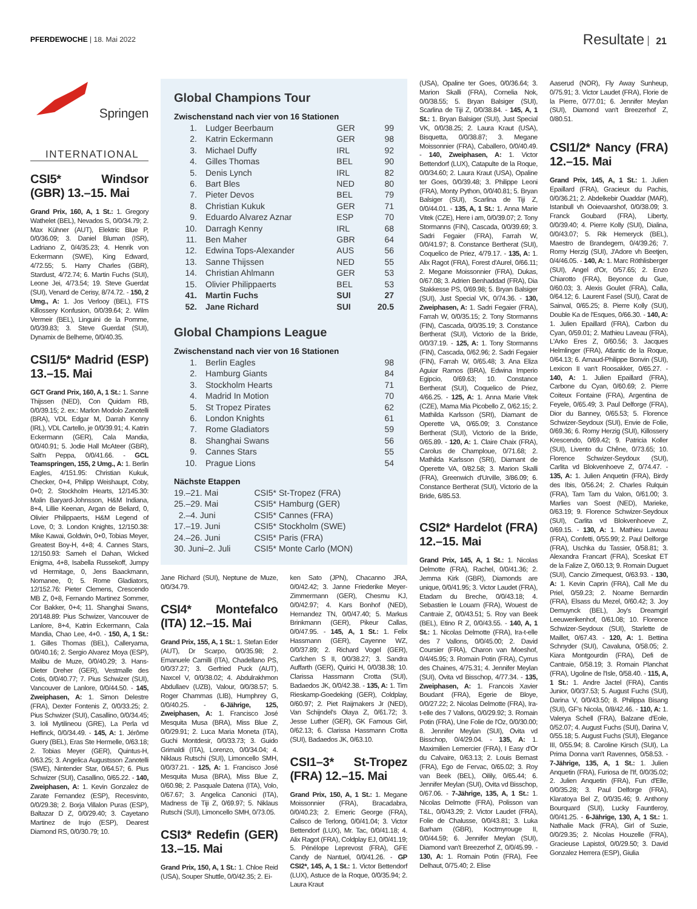PFERDEWOCHE | 18. Mai 2022
Resultate 21
Springen
INTERNATIONAL
CSI5* Windsor (GBR) 13.–15. Mai
Grand Prix, 160, A, 1 St.: 1. Gregory Wathelet (BEL), Nevados S, 0/0/34.79; 2. Max Kühner (AUT), Elektric Blue P, 0/0/36.09; 3. Daniel Bluman (ISR), Ladriano Z, 0/4/35.23; 4. Henrik von Eckermann (SWE), King Edward, 4/72.55; 5. Harry Charles (GBR), Stardust, 4/72.74; 6. Martin Fuchs (SUI), Leone Jei, 4/73.54; 19. Steve Guerdat (SUI), Venard de Cerisy, 8/74.72. - 150, 2 Umg., A: 1. Jos Verlooy (BEL), FTS Killossery Konfusion, 0/0/39.64; 2. Wilm Vermeir (BEL), Linguini de la Pomme, 0/0/39.83; 3. Steve Guerdat (SUI), Dynamix de Belheme, 0/0/40.35.
CSI1/5* Madrid (ESP) 13.–15. Mai
GCT Grand Prix, 160, A, 1 St.: 1. Sanne Thijssen (NED), Con Quidam RB, 0/0/39.15; 2. ex.: Marlon Modolo Zanotelli (BRA), VDL Edgar M, Darrah Kenny (IRL), VDL Cartello, je 0/0/39.91; 4. Katrin Eckermann (GER), Cala Mandia, 0/0/40.91; 5. Jodie Hall McAteer (GBR), Salt'n Peppa, 0/0/41.66. - GCL Teamspringen, 155, 2 Umg., A: 1. Berlin Eagles, 4/151.95: Christian Kukuk, Checker, 0+4, Philipp Weishaupt, Coby, 0+0; 2. Stockholm Hearts, 12/145.30: Malin Baryard-Johnsson, H&M Indiana, 8+4, Lillie Keenan, Argan de Beliard, 0, Olivier Philippaerts, H&M Legend of Love, 0; 3. London Knights, 12/150.38: Mike Kawai, Goldwin, 0+0, Tobias Meyer, Greatest Boy-H, 4+8; 4. Cannes Stars, 12/150.93: Sameh el Dahan, Wicked Enigma, 4+8, Isabella Russekoff, Jumpy vd Hermitage, 0, Jens Baackmann, Nomanee, 0; 5. Rome Gladiators, 12/152.76: Pieter Clemens, Crescendo MB Z, 0+8, Fernando Martinez Sommer, Cor Bakker, 0+4; 11. Shanghai Swans, 20/148.89: Pius Schwizer, Vancouver de Lanlore, 8+4, Katrin Eckermann, Cala Mandia, Chao Lee, 4+0. - 150, A, 1 St.: 1. Gilles Thomas (BEL), Calleryama, 0/0/40.16; 2. Sergio Alvarez Moya (ESP), Malibu de Muze, 0/0/40.29; 3. Hans-Dieter Dreher (GER), Vestmalle des Cotis, 0/0/40.77; 7. Pius Schwizer (SUI), Vancouver de Lanlore, 0/0/44.50. - 145, Zweiphasen, A: 1. Simon Delestre (FRA), Dexter Fontenis Z, 0/0/33.25; 2. Pius Schwizer (SUI), Casallino, 0/0/34.45; 3. Ioli Mytilineou (GRE), La Perla vd Heffinck, 0/0/34.49. - 145, A: 1. Jérôme Guery (BEL), Eras Ste Hermelle, 0/63.18; 2. Tobias Meyer (GER), Quintus-H, 0/63.25; 3. Angelica Augustsson Zanotelli (SWE), Nintender Star, 0/64.57; 6. Pius Schwizer (SUI), Casallino, 0/65.22. - 140, Zweiphasen, A: 1. Kevin Gonzalez de Zarate Fernandez (ESP), Recesvinto, 0/0/29.38; 2. Borja Villalon Puras (ESP), Baltazar D Z, 0/0/29.40; 3. Cayetano Martinez de Irujo (ESP), Dearest Diamond RS, 0/0/30.79; 10.
Global Champions Tour
Zwischenstand nach vier von 16 Stationen
| 1. | Ludger Beerbaum | GER | 99 |
| 2. | Katrin Eckermann | GER | 98 |
| 3. | Michael Duffy | IRL | 92 |
| 4. | Gilles Thomas | BEL | 90 |
| 5. | Denis Lynch | IRL | 82 |
| 6. | Bart Bles | NED | 80 |
| 7. | Pieter Devos | BEL | 79 |
| 8. | Christian Kukuk | GER | 71 |
| 9. | Eduardo Alvarez Aznar | ESP | 70 |
| 10. | Darragh Kenny | IRL | 68 |
| 11. | Ben Maher | GBR | 64 |
| 12. | Edwina Tops-Alexander | AUS | 56 |
| 13. | Sanne Thijssen | NED | 55 |
| 14. | Christian Ahlmann | GER | 53 |
| 15. | Olivier Philippaerts | BEL | 53 |
| 41. | Martin Fuchs | SUI | 27 |
| 52. | Jane Richard | SUI | 20.5 |
Global Champions League
Zwischenstand nach vier von 16 Stationen
| 1. | Berlin Eagles | 98 |
| 2. | Hamburg Giants | 84 |
| 3. | Stockholm Hearts | 71 |
| 4. | Madrid In Motion | 70 |
| 5. | St Tropez Pirates | 62 |
| 6. | London Knights | 61 |
| 7. | Rome Gladiators | 59 |
| 8. | Shanghai Swans | 56 |
| 9. | Cannes Stars | 55 |
| 10. | Prague Lions | 54 |
Nächste Etappen
| 19.–21. Mai | CSI5* St-Tropez (FRA) |
| 25.–29. Mai | CSI5* Hamburg (GER) |
| 2.–4. Juni | CSI5* Cannes (FRA) |
| 17.–19. Juni | CSI5* Stockholm (SWE) |
| 24.–26. Juni | CSI5* Paris (FRA) |
| 30. Juni–2. Juli | CSI5* Monte Carlo (MON) |
Jane Richard (SUI), Neptune de Muze, 0/0/34.79.
CSI4* Montefalco (ITA) 12.–15. Mai
Grand Prix, 155, A, 1 St.: 1. Stefan Eder (AUT), Dr Scarpo, 0/0/35.98; 2. Emanuele Camilli (ITA), Chadellano PS, 0/0/37.27; 3. Gerfried Puck (AUT), Naxcel V, 0/0/38.02; 4. Abdulrakhmon Abdullaev (UZB), Valour, 0/0/38.57; 5. Roger Chammas (LIB), Humphrey G, 0/0/40.25. - 6-Jährige, 125, Zweiphasen, A: 1. Francisco José Mesquita Musa (BRA), Miss Blue Z, 0/0/29.91; 2. Luca Maria Moneta (ITA), Guchi Montdesir, 0/0/33.73; 3. Guido Grimaldi (ITA), Lorenzo, 0/0/34.04; 4. Niklaus Rutschi (SUI), Limoncello SMH, 0/0/37.21. - 125, A: 1. Francisco José Mesquita Musa (BRA), Miss Blue Z, 0/60.98; 2. Pasquale Datena (ITA), Volo, 0/67.67; 3. Angelica Canonici (ITA), Madness de Tiji Z, 0/69.97; 5. Niklaus Rutschi (SUI), Limoncello SMH, 0/73.05.
CSI3* Redefin (GER) 13.–15. Mai
Grand Prix, 150, A, 1 St.: 1. Chloe Reid (USA), Souper Shuttle, 0/0/42.35; 2. Ei-
ken Sato (JPN), Chacanno JRA, 0/0/42.42; 3. Janne Friederike Meyer-Zimmermann (GER), Chesmu KJ, 0/0/42.97; 4. Kars Bonhof (NED), Hernandez TN, 0/0/47.40; 5. Markus Brinkmann (GER), Pikeur Callas, 0/0/47.95. - 145, A, 1 St.: 1. Felix Hassmann (GER), Cayenne WZ, 0/0/37.89; 2. Richard Vogel (GER), Carlchen S II, 0/0/38.27; 3. Sandra Auffarth (GER), Quirici H, 0/0/38.38; 10. Clarissa Hassmann Crotta (SUI), Badaedos JK, 0/0/42.38. - 135, A: 1. Tim Rieskamp-Goedeking (GER), Coldplay, 0/60.97; 2. Piet Raijmakers Jr (NED), Van Schijndel's Olaya Z, 0/61.72; 3. Jesse Luther (GER), GK Famous Girl, 0/62.13; 6. Clarissa Hassmann Crotta (SUI), Badaedos JK, 0/63.10.
CSI1–3* St-Tropez (FRA) 12.–15. Mai
Grand Prix, 150, A, 1 St.: 1. Megane Moissonnier (FRA), Bracadabra, 0/0/40.23; 2. Emeric George (FRA), Calisco de Terlong, 0/0/41.04; 3. Victor Bettendorf (LUX), Mr. Tac, 0/0/41.18; 4. Alix Ragot (FRA), Coldplay EJ, 0/0/41.19; 5. Pénélope Leprevost (FRA), GFE Candy de Nantuel, 0/0/41.26. - GP CSI2*, 145, A, 1 St.: 1. Victor Bettendorf (LUX), Astuce de la Roque, 0/0/35.94; 2. Laura Kraut
(USA), Opaline ter Goes, 0/0/36.64; 3. Marion Skalli (FRA), Cornelia Nok, 0/0/38.55; 5. Bryan Balsiger (SUI), Scarlina de Tiji Z, 0/0/38.84. - 145, A, 1 St.: 1. Bryan Balsiger (SUI), Just Special VK, 0/0/38.25; 2. Laura Kraut (USA), Bisquetta, 0/0/38.87; 3. Megane Moissonnier (FRA), Caballero, 0/0/40.49. - 140, Zweiphasen, A: 1. Victor Bettendorf (LUX), Catapulte de la Roque, 0/0/34.60; 2. Laura Kraut (USA), Opaline ter Goes, 0/0/39.48; 3. Philippe Leoni (FRA), Monty Python, 0/0/40.81; 5. Bryan Balsiger (SUI), Scarlina de Tiji Z, 0/0/44.01. - 135, A, 1 St.: 1. Anna Marie Vitek (CZE), Here i am, 0/0/39.07; 2. Tony Stormanns (FIN), Cascada, 0/0/39.69; 3. Sadri Fegaier (FRA), Farrah W, 0/0/41.97; 8. Constance Bertherat (SUI), Coquelico de Priez, 4/79.17. - 135, A: 1. Alix Ragot (FRA), Forest d'Aurel, 0/66.11; 2. Megane Moissonnier (FRA), Dukas, 0/67.08; 3. Adrien Benhaddad (FRA), Dia Stakkesse PS, 0/69.98; 5. Bryan Balsiger (SUI), Just Special VK, 0/74.36. - 130, Zweiphasen, A: 1. Sadri Fegaier (FRA), Farrah W, 0/0/35.15; 2. Tony Stormanns (FIN), Cascada, 0/0/35.19; 3. Constance Bertherat (SUI), Victorio de la Bride, 0/0/37.19. - 125, A: 1. Tony Stormanns (FIN), Cascada, 0/62.96; 2. Sadri Fegaier (FIN), Farrah W, 0/65.48; 3. Ana Eliza Aguiar Ramos (BRA), Edwina Imperio Egipcio, 0/69.63; 10. Constance Bertherat (SUI), Coquelico de Priez, 4/66.25. - 125, A: 1. Anna Marie Vitek (CZE), Mama Mia Picobello Z, 0/62.15; 2. Mathilda Karlsson (SRI), Diamant de Operette VA, 0/65.09; 3. Constance Bertherat (SUI), Victorio de la Bride, 0/65.89. - 120, A: 1. Claire Chaix (FRA), Carolus de Champloue, 0/71.68; 2. Mathilda Karlsson (SRI), Diamant de Operette VA, 0/82.58; 3. Marion Skalli (FRA), Greenwich d'Urville, 3/86.09; 6. Constance Bertherat (SUI), Victorio de la Bride, 6/85.53.
CSI2* Hardelot (FRA) 12.–15. Mai
Grand Prix, 145, A, 1 St.: 1. Nicolas Delmotte (FRA), Rachel, 0/0/41.36; 2. Jemma Kirk (GBR), Diamonds are unique, 0/0/41.95; 3. Victor Laudet (FRA), Etadam du Breche, 0/0/43.18; 4. Sebastien le Louarn (FRA), Wouest de Cantraie Z, 0/0/43.51; 5. Roy van Beek (BEL), Etino R Z, 0/0/43.55. - 140, A, 1 St.: 1. Nicolas Delmotte (FRA), Ira-t-elle des 7 Vallons, 0/0/45.00; 2. David Coursier (FRA), Charon van Moeshof, 0/4/45.95; 3. Romain Potin (FRA), Cyrrus des Chaines, 4/75.31; 4. Jennifer Meylan (SUI), Ovita vd Bisschop, 4/77.34. - 135, Zweiphasen, A: 1. Francois Xavier Boudant (FRA), Egerie de Bloye, 0/0/27.22; 2. Nicolas Delmotte (FRA), Ira-t-elle des 7 Vallons, 0/0/29.92; 3. Romain Potin (FRA), Une Folie de l'Oz, 0/0/30.00; 8. Jennifer Meylan (SUI), Ovita vd Bisschop, 0/4/29.04. - 135, A: 1. Maximilien Lemercier (FRA), I Easy d'Or du Calvaire, 0/63.13; 2. Louis Bernast (FRA), Ego de Fervac, 0/65.02; 3. Roy van Beek (BEL), Oilily, 0/65.44; 6. Jennifer Meylan (SUI), Ovita vd Bisschop, 0/67.06. - 7-Jährige, 135, A, 1 St.: 1. Nicolas Delmotte (FRA), Polisson van T&L, 0/0/43.29; 2. Victor Laudet (FRA), Folie de Chalusse, 0/0/43.81; 3. Luka Barham (GBR), Koctmyrouge II, 0/0/44.59; 6. Jennifer Meylan (SUI), Diamond van't Breezerhof Z, 0/0/45.99. - 130, A: 1. Romain Potin (FRA), Fee Delhaut, 0/75.40; 2. Elise
Aaserud (NOR), Fly Away Sunheup, 0/75.91; 3. Victor Laudet (FRA), Florie de la Pierre, 0/77.01; 6. Jennifer Meylan (SUI), Diamond van't Breezerhof Z, 0/80.51.
CSI1/2* Nancy (FRA) 12.–15. Mai
Grand Prix, 145, A, 1 St.: 1. Julien Epaillard (FRA), Gracieux du Pachis, 0/0/36.21; 2. Abdelkebir Ouaddar (MAR), Istanbull vh Ooievaarshof, 0/0/38.09; 3. Franck Goubard (FRA), Liberty, 0/0/39.40; 4. Pierre Kolly (SUI), Dialina, 0/0/43.07; 5. Rik Hemeryck (BEL), Maestro de Brandegem, 0/4/39.26; 7. Romy Herzig (SUI), J'Adore vh Beetjen, 0/4/46.05. - 140, A: 1. Marc Röthlisberger (SUI), Angel d'Or, 0/57.65; 2. Enzo Chiarotto (FRA), Beyonce du Gue, 0/60.03; 3. Alexis Goulet (FRA), Calla, 0/64.12; 6. Laurent Fasel (SUI), Carat de Sainval, 0/65.25; 8. Pierre Kolly (SUI), Double Ka de l'Esques, 0/66.30. - 140, A: 1. Julien Epaillard (FRA), Carbon du Cyan, 0/59.01; 2. Mathieu Laveau (FRA), L'Arko Eres Z, 0/60.56; 3. Jacques Helmlinger (FRA), Atlantic de la Roque, 0/64.13; 6. Arnaud-Philippe Bonvin (SUI), Lexicon II van't Roosakker, 0/65.27. - 140, A: 1. Julien Epaillard (FRA), Carbone du Cyan, 0/60.69; 2. Pierre Coiteux Fontaine (FRA), Argentina de Feyele, 0/65.49; 3. Paul Delforge (FRA), Dior du Banney, 0/65.53; 5. Florence Schwizer-Seydoux (SUI), Envie de Folie, 0/69.36; 6. Romy Herzig (SUI), Killossery Krescendo, 0/69.42; 9. Patricia Koller (SUI), Livento du Chêne, 0/73.65; 10. Florence Schwizer-Seydoux (SUI), Carlita vd Blokvenhoeve Z, 0/74.47. - 135, A: 1. Julien Anquetin (FRA), Birdy des Ibis, 0/56.24; 2. Charles Rulquin (FRA), Tam Tam du Valon, 0/61.00; 3. Marlies van Soest (NED), Marieke, 0/63.19; 9. Florence Schwizer-Seydoux (SUI), Carlita vd Blokvenhoeve Z, 0/69.15. - 130, A: 1. Mathieu Laveau (FRA), Confetti, 0/55.99; 2. Paul Delforge (FRA), Uschka du Tassier, 0/58.81; 3. Alexandra Francart (FRA), Sceskat ET de la Falize Z, 0/60.13; 9. Romain Duguet (SUI), Cancio Zimequest, 0/63.93. - 130, A: 1. Kevin Caprin (FRA), Call Me du Priel, 0/59.23; 2. Noame Bernardin (FRA), Elsass du Mezel, 0/60.42; 3. Joy Demuynck (BEL), Joy's Dreamgirl Leeuwerikenhof, 0/61.08; 10. Florence Schwizer-Seydoux (SUI), Starlette de Maillet, 0/67.43. - 120, A: 1. Bettina Schnyder (SUI), Cavaluna, 0/58.05; 2. Kiara Montgourdin (FRA), Defi de Cantraie, 0/58.19; 3. Romain Planchat (FRA), Ugoline de l'Isle, 0/58.40. - 115, A, 1 St.: 1. Andre Jactel (FRA), Cantis Junior, 0/0/37.53; 5. August Fuchs (SUI), Darina V, 0/0/43.50; 8. Philippa Bisang (SUI), GF's Nicola, 0/8/42.46. - 110, A: 1. Valerya Schell (FRA), Balzane d'Eole, 0/52.07; 4. August Fuchs (SUI), Darina V, 0/55.18; 5. August Fuchs (SUI), Elegance III, 0/55.94; 8. Caroline Kirsch (SUI), La Prima Donna van't Ravennes, 0/58.53. - 7-Jährige, 135, A, 1 St.: 1. Julien Anquetin (FRA), Furiosa de l'If, 0/0/35.02; 2. Julien Anquetin (FRA), Fun d'Elle, 0/0/35.28; 3. Paul Delforge (FRA), Klaratoya Bel Z, 0/0/35.46; 9. Anthony Bourquard (SUI), Lucky Fauntleroy, 0/0/41.25. - 6-Jährige, 130, A, 1 St.: 1. Nathalie Mack (FRA), Girl of Suzie, 0/0/29.35; 2. Nicolas Houzelle (FRA), Gracieuse Lapistol, 0/0/29.50; 3. David Gonzalez Herrera (ESP), Giulia